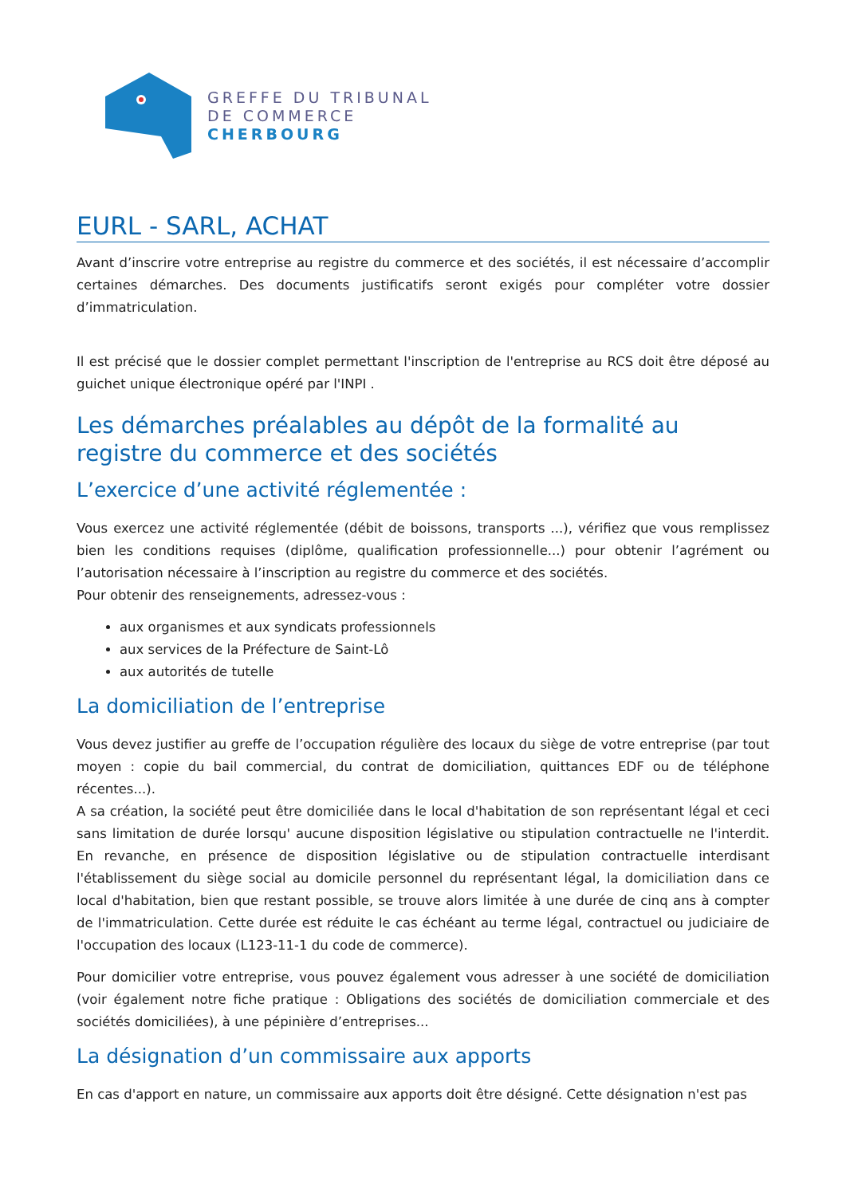GREFFE DU TRIBUNAL
DE COMMERCE
CHERBOURG
EURL - SARL, ACHAT
Avant d’inscrire votre entreprise au registre du commerce et des sociétés, il est nécessaire d’accomplir certaines démarches. Des documents justificatifs seront exigés pour compléter votre dossier d’immatriculation.
Il est précisé que le dossier complet permettant l'inscription de l'entreprise au RCS doit être déposé au guichet unique électronique opéré par l'INPI .
Les démarches préalables au dépôt de la formalité au registre du commerce et des sociétés
L’exercice d’une activité réglementée :
Vous exercez une activité réglementée (débit de boissons, transports ...), vérifiez que vous remplissez bien les conditions requises (diplôme, qualification professionnelle...) pour obtenir l’agrément ou l’autorisation nécessaire à l’inscription au registre du commerce et des sociétés.
Pour obtenir des renseignements, adressez-vous :
aux organismes et aux syndicats professionnels
aux services de la Préfecture de Saint-Lô
aux autorités de tutelle
La domiciliation de l’entreprise
Vous devez justifier au greffe de l’occupation régulière des locaux du siège de votre entreprise (par tout moyen : copie du bail commercial, du contrat de domiciliation, quittances EDF ou de téléphone récentes...).
A sa création, la société peut être domiciliée dans le local d'habitation de son représentant légal et ceci sans limitation de durée lorsqu' aucune disposition législative ou stipulation contractuelle ne l'interdit. En revanche, en présence de disposition législative ou de stipulation contractuelle interdisant l'établissement du siège social au domicile personnel du représentant légal, la domiciliation dans ce local d'habitation, bien que restant possible, se trouve alors limitée à une durée de cinq ans à compter de l'immatriculation. Cette durée est réduite le cas échéant au terme légal, contractuel ou judiciaire de l'occupation des locaux (L123-11-1 du code de commerce).
Pour domicilier votre entreprise, vous pouvez également vous adresser à une société de domiciliation (voir également notre fiche pratique : Obligations des sociétés de domiciliation commerciale et des sociétés domiciliées), à une pépinière d’entreprises...
La désignation d’un commissaire aux apports
En cas d'apport en nature, un commissaire aux apports doit être désigné. Cette désignation n'est pas